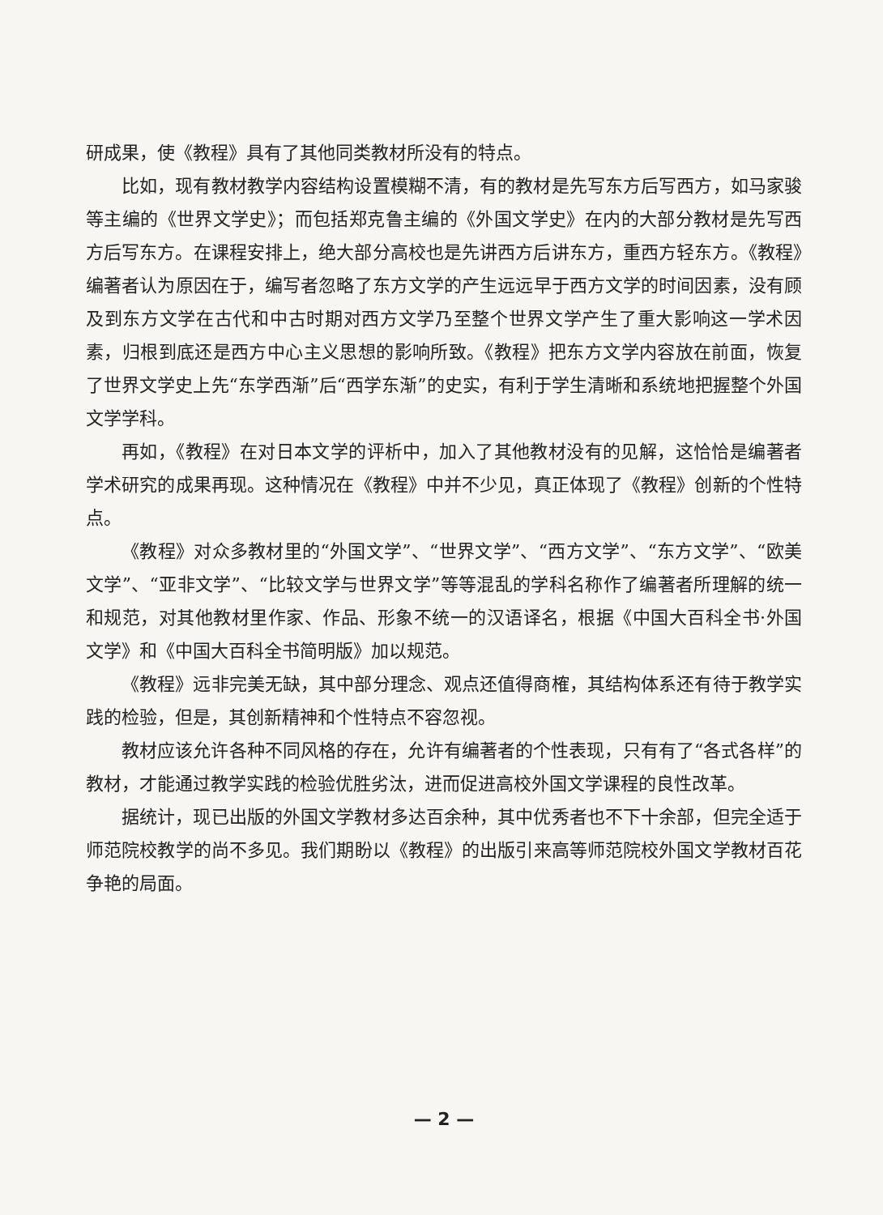研成果，使《教程》具有了其他同类教材所没有的特点。
比如，现有教材教学内容结构设置模糊不清，有的教材是先写东方后写西方，如马家骏等主编的《世界文学史》；而包括郑克鲁主编的《外国文学史》在内的大部分教材是先写西方后写东方。在课程安排上，绝大部分高校也是先讲西方后讲东方，重西方轻东方。《教程》编著者认为原因在于，编写者忽略了东方文学的产生远远早于西方文学的时间因素，没有顾及到东方文学在古代和中古时期对西方文学乃至整个世界文学产生了重大影响这一学术因素，归根到底还是西方中心主义思想的影响所致。《教程》把东方文学内容放在前面，恢复了世界文学史上先“东学西渐”后“西学东渐”的史实，有利于学生清晰和系统地把握整个外国文学学科。
再如，《教程》在对日本文学的评析中，加入了其他教材没有的见解，这恰恰是编著者学术研究的成果再现。这种情况在《教程》中并不少见，真正体现了《教程》创新的个性特点。
《教程》对众多教材里的“外国文学”、“世界文学”、“西方文学”、“东方文学”、“欧美文学”、“亚非文学”、“比较文学与世界文学”等等混乱的学科名称作了编著者所理解的统一和规范，对其他教材里作家、作品、形象不统一的汉语译名，根据《中国大百科全书·外国文学》和《中国大百科全书简明版》加以规范。
《教程》远非完美无缺，其中部分理念、观点还值得商榷，其结构体系还有待于教学实践的检验，但是，其创新精神和个性特点不容忽视。
教材应该允许各种不同风格的存在，允许有编著者的个性表现，只有有了“各式各样”的教材，才能通过教学实践的检验优胜劣汰，进而促进高校外国文学课程的良性改革。
据统计，现已出版的外国文学教材多达百余种，其中优秀者也不下十余部，但完全适于师范院校教学的尚不多见。我们期盼以《教程》的出版引来高等师范院校外国文学教材百花争艳的局面。
— 2 —